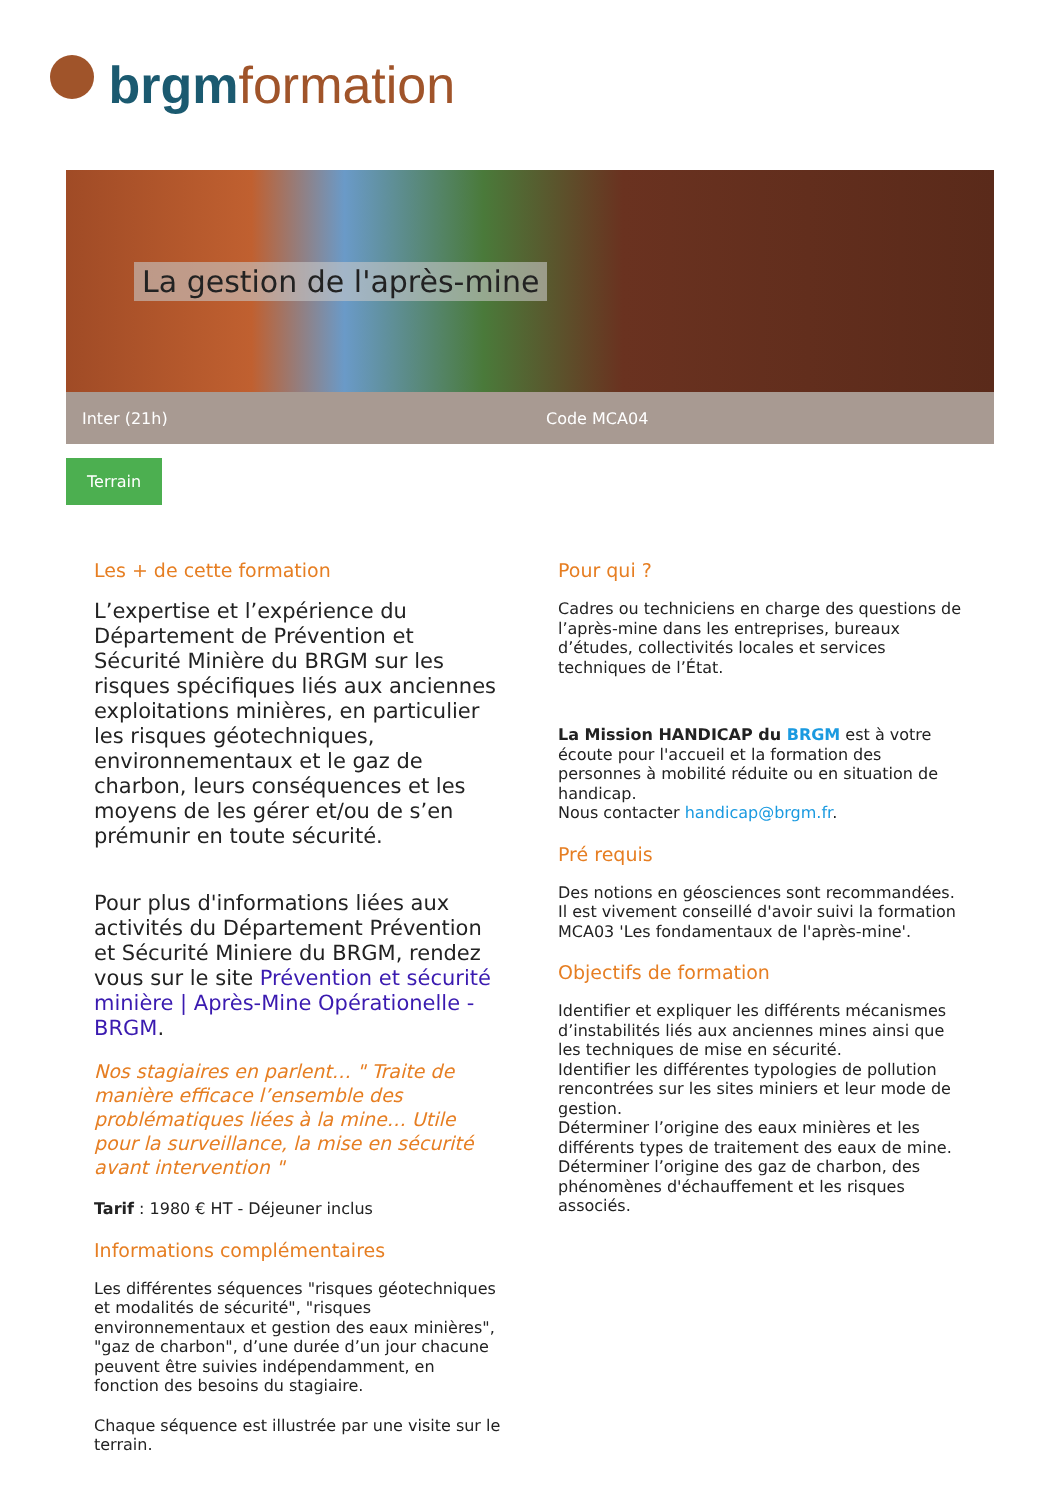brgm formation
La gestion de l'après-mine
Inter (21h) Code MCA04
Terrain
Les + de cette formation
L’expertise et l’expérience du Département de Prévention et Sécurité Minière du BRGM sur les risques spécifiques liés aux anciennes exploitations minières, en particulier les risques géotechniques, environnementaux et le gaz de charbon, leurs conséquences et les moyens de les gérer et/ou de s’en prémunir en toute sécurité.
Pour plus d'informations liées aux activités du Département Prévention et Sécurité Miniere du BRGM, rendez vous sur le site Prévention et sécurité minière | Après-Mine Opérationelle - BRGM.
Nos stagiaires en parlent… " Traite de manière efficace l’ensemble des problématiques liées à la mine… Utile pour la surveillance, la mise en sécurité avant intervention "
Tarif : 1980 € HT - Déjeuner inclus
Informations complémentaires
Les différentes séquences "risques géotechniques et modalités de sécurité", "risques environnementaux et gestion des eaux minières", "gaz de charbon", d’une durée d’un jour chacune peuvent être suivies indépendamment, en fonction des besoins du stagiaire.
Chaque séquence est illustrée par une visite sur le terrain.
Pour qui ?
Cadres ou techniciens en charge des questions de l’après-mine dans les entreprises, bureaux d’études, collectivités locales et services techniques de l’État.
La Mission HANDICAP du BRGM est à votre écoute pour l'accueil et la formation des personnes à mobilité réduite ou en situation de handicap.
Nous contacter handicap@brgm.fr.
Pré requis
Des notions en géosciences sont recommandées.
Il est vivement conseillé d'avoir suivi la formation MCA03 'Les fondamentaux de l'après-mine'.
Objectifs de formation
Identifier et expliquer les différents mécanismes d’instabilités liés aux anciennes mines ainsi que les techniques de mise en sécurité.
Identifier les différentes typologies de pollution rencontrées sur les sites miniers et leur mode de gestion.
Déterminer l’origine des eaux minières et les différents types de traitement des eaux de mine.
Déterminer l’origine des gaz de charbon, des phénomènes d'échauffement et les risques associés.